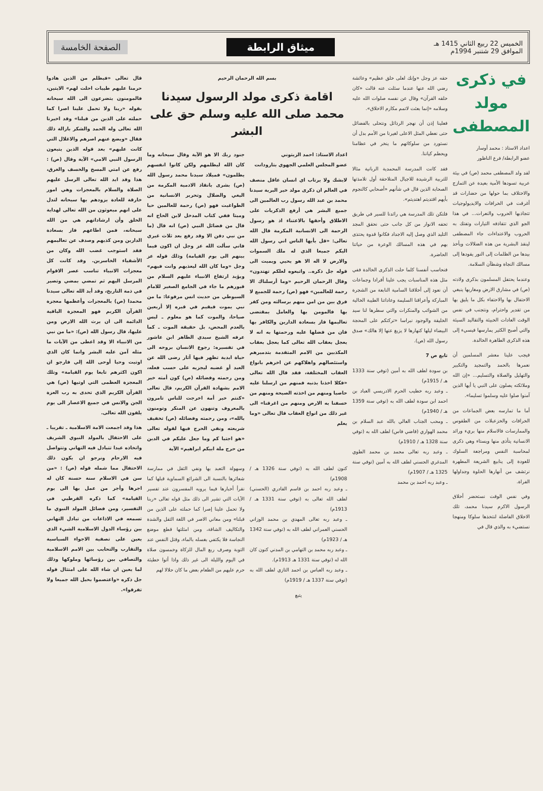الخميس 22 ربيع الثاني 1415 هـ
الموافق 29 شتنبر 1994م
ميثاق الرابطة
الصفحة الخامسة
في ذكرى
مولد
المصطفى
اعداد الاستاذ : محمد أوسار
عضو الرابطة/ فرع الناظور
لقد ولد المصطفى محمد (ص) في بيئة عربية تسودها الأمية بعيدة عن التمازج والاختلاف بما حولها من حضارات قد أغرقت في الخرافات والايديولوجيات تتجاذبها الحروب والنعرات... في هذا الجو الذي تتقاذفه التيارات وتفتك به الحروب والاعتداءات جاء المصطفى لينقذ البشرية من هذه الضلالات ويأخذ بيدها من الظلمات إلى النور يقودها إلى مسالك النجاة وشطآن السلامة.
وعندما يحتفل المسلمون بذكرى ولادته (ص) في مشارق الارض ومغاربها ينبغي الاحتفال بها والاحتفاء بكل ما يليق بها من تقدير واحترام، ونتجنب في نفس الوقت العادات الخبيثة والتقاليد السيئة والتي أصبح الكثير يمارسها فيسيء إلى هذه الذكرى الطاهرة الخالدة.
فيجب علينا معشر المسلمين أن نعمرها بالحمد والتمجيد والتكبير والتهليل والصلاة والتسليم... «إن الله وملائكته يصلون على النبي يا أيها الذين آمنوا صلوا عليه وسلموا تسليما».
أما ما تمارسه بعض الجماعات من الخرافات والخزعبلات من الطقوس والممارسات فالاسلام منها بريء ورائد الانسانية يتأذى منها ويستاء وهي ذكرى لمحاسبة النفس ومراجعة السلوك للعودة إلى ينابيع الشريعة المطهرة نرتشف من أنهارها الحلوة وجداولها الفراة.
وفي نفس الوقت نستحضر أخلاق الرسول الاكرم سيدنا محمد، تلك الاخلاق الفاضلة لنتخذها سلوكا ومنهجا نستضيء به والذي قال في
حقه عز وجل «وإنك لعلى خلق عظيم» وعائشة رضي الله عنها عندما سئلت عنه قالت «كان خلقه القرآن» وقال عن نفسه صلوات الله عليه وسلامه «إنما بعثت لاتمم مكارم الاخلاق».
فعلينا إذن أن نهجر الرذائل ونتحلى بالفضائل حتى نعطي المثل الاعلى لغيرنا من الأمم بدل أن نستورد من سلوكاتهم ما ينخر في عظامنا ويحطم كياننا.
فقد كانت المدرسة المحمدية الربانية مثالا للتربية الرشيدة للاجيال المتلاحقة أول تلامذتها الصحابة الذين قال في شأنهم «أصحابي كالنجوم بأيهم اقتديتم اهتديتم».
فلتكن تلك المدرسة هي رائدنا للسير في طريق تحفه الانوار من كل جانب حتى نحقق المجد التليد الذي وصل إليه الاجداد فكانوا قدوة يحتذى بهم في هذه المسالك الوعرة من حياتنا الحاضرة.
فنحاسب أنفسنا كلما حلت الذكرى الخالدة ففي مثل هذه المناسبات يجب علينا أفرادا وجماعات أن نعود إلى أخلاقنا السامية النابعة من الشجرة المباركة وأعراقنا السليمة وعاداتنا الطيبة الخالية من الشوائب والمنكرات والتي سطرها لنا سيد الخليقة والوجود نبراسا «تركتكم على المحجة البيضاء ليلها كنهارها لا يزيغ عنها إلا هالك» صدق رسول الله (ص).
تابع ص 7
بن سودة لطف الله به أمين (توفي سنة 1333 هـ / 1915م)
ـ وعبد ربه خطيب الحرم الادريسي العباد بن احمد ابن سودة لطف الله به (توفي سنة 1359 هـ / 1940م)
ـ ومحب الجناب العالي بالله عبد السلام بن محمد الهواري (قاضي فاس) لطف الله به (توفي سنة 1328 هـ / 1910م)
ـ وعبد ربه تعالى محمد بن محمد الطوي المدغري الحسني لطف الله به آمين (توفي سنة 1325 هـ / 1907م)
ـ وعبد ربه احمد بن محمد
بسم الله الرحمان الرحيم
اقامة ذكرى مولد الرسول سيدنا محمد صلى الله عليه وسلم حق على البشر
اعداد الاستاذ: احمد الزيتوني
عضو المجلس العلمي الجهوي بتارودانت
لايشك ولا يرتاب اي انسان عاقل منصف في العالم ان ذكرى مولد خير البرية سيدنا محمد بن عبد الله رسول رب العالمين الى جميع البشر هي أرفع الذكريات على الاطلاق وأحقها بالاعتناء اذ هو رسول الرحمة الى الانسانية المكرمة قال الله تعالى: «قل يأيها الناس اني رسول الله اليكم جميعا الذي له ملك السموات والارض لا اله الا هو يحيي ويميت الى قوله جل ذكره.. واتبعوه لعلكم تهتدون» وقال الرحمان الرحيم «وما أرسلناك الا رحمة للعالمين» فهو (ص) رحمة للجميع لا فرق بين من امن منهم برسالته ومن كفر بها فالمومن بها والعامل بمقتضى تعاليمها فاز بسعادة الدارين والكافر بها فان من فضلها عليه ورحمتها به انه لا يعجل بعقاب الله تعالى كما يعجل بعقاب المكذبين من الامم المتقدمة بتدميرهم واستئصالهم واهلاكهم عن اخرهم بانواع العقاب المختلفة، فقد قال الله تعالى «فكلا اخذنا بذنبه فمنهم من ارسلنا عليه حاصبا ومنهم من اخذته الصيحة ومنهم من خسفنا به الارض ومنهم من اغرقنا» الى غير ذلك من انواع العقاب قال تعالى «وما يعلم
جنود ربك الا هو الآية وقال سبحانه وما كان الله ليظلمهم ولكن كانوا انفسهم يظلمون» فميلاد سيدنا محمد رسول الله (ص) بشرى بانقاذ الادمية المكرمة من البغي والضلال وتحرير الانسانية من الطواغيت فهو (ص) رحمة للعالمين حيا وميتا ففي كتاب المدخل لابن الحاج انه قال من فضائل النبي (ص) انه قال (ما من نبي دفن الا وقد رفع بعد ثلاث غيري فاني سألت الله عز وجل ان اكون فيما بينهم الى يوم القيامة) وذلك قوله عز وجل «وما كان الله ليعذبهم وانت فيهم» ويؤيد ارتفاع الانبياء عليهم السلام من قبورهم ما جاء في الجامع الصغير للامام السيوطي من حديث انس مرفوعا: ما من نبي يموت فيقيم في قبره إلا أربعين صباحا، والموت كما هو معلوم ـ ليس بالعدم المحض، بل حقيقة الموت ـ كما عرفه الشيخ سيدي الطاهر ابن عاشور في تفسيره: رجوع الانسان بروحه الى حياة ابدية تظهر فيها آثار رضى الله عن العبد أو غضبه ليجزيه على حسب فعله، ومن رحمته وفضائله (ص) كون أمته خير الامم بشهادة القرآن الكريم، قال تعالى «كنتم خير أمة اخرجت للناس تامرون بالمعروف وتنهون عن المنكر وتومنون بالله»، ومن رحمته وفضائله (ص) تخفيف شريعته ونفي الحرج فيها لقوله تعالى «هو اجتبا كم وما جعل عليكم في الدين من حرج ملة ابيكم ابراهيم» الآية
كنون لطف الله به (توفي سنة 1326 هـ / 1908م)
ـ وعبد ربه احمد بن قاسم القادري (الحسني) لطف الله تعالى به (توفي سنة 1331 هـ / 1913م)
ـ وعبد ربه تعالى المهدي بن محمد الوزاني الحسني العمراني لطف الله به (توفي سنة 1342 هـ / 1923م)
ـ وعبد ربه محمد بن التهامي بن المدني كنون كان الله له (توفي سنة 1331 هـ 1913م).
ـ وعبد ربه العباس بن احمد التازي لطف الله به (توفي سنة 1337 هـ / 1919م)
يتبع
وسهولة التعبد بها ونفي الثقل في ممارسة شعائرها بالنسبة الى الشرائع السماوية قبلها كما نقرأ أخبارها فيما يرويه المفسرون عند تفسير الآيات التي تشير الى ذلك مثل قوله تعالى «ربنا ولا تحمل علينا إصرا كما حملته على الذين من قبلنا» ومن معاني الاصر في اللغة الثقل والشدة والتكاليف الشاقة، ومن امثلتها قطع موضع النجاسة فلا يكتفي بغسله بالماء، وقتل النفس عند التوبة وصرف ربع المال للزكاة وخمسون صلاة في اليوم والليلة الى غير ذلك واذا أتوا خطيئة حرم عليهم من الطعام بعض ما كان حلالا لهم
قال تعالى «فبظلم من الذين هادوا حرمنا عليهم طيبات احلت لهم» الايتين، فالمومنون يتضرعون الى الله سبحانه بقوله «ربنا ولا تحمل علينا اصرا كما حملته على الذين من قبلنا» وقد اخبرنا الله تعالى وله الحمد والشكر بازالة ذلك فقال «ويضع عنهم اصرهم والاغلال التي كانت عليهم» بعد قوله الذين يتبعون الرسول النبي الامي» الآية وقال (ص) : رفع عن امتي المسخ والخسف والغرق، هذا وقد ايد الله تعالى الرسل عليهم الصلاة والسلام بالمعجزات وهي امور خارقة للعادة يزودهم بها سبحانه لتدل على انهم مبعوثون من الله تعالى لهداية الخلق وأن ارشاداتهم هي من الله سبحانه، فمن اطاعهم فاز بسعادة الدارين ومن كذبهم وصدف عن تعاليمهم فقد استوجب غضب الله وكان من الأشقياء الخاسرين. وقد كانت كل معجزات الانبياء تناسب عصر الاقوام المرسل اليهم ثم تمضي بمضي وتصير في ذمة التاريخ، وقد أيد الله تعالى سيدنا محمدا (ص) بالمعجزات وأعظمها معجزة القرآن الكريم فهو المعجزة الباقية الدائمة الى ان يرث الله الارض ومن عليها، قال رسول الله (ص): «ما من نبي من الانبياء الا وقد اعطى من الآيات ما مثله آمن عليه البشر وانما كان الذي اوتيت وحيا أوحى الله إلي فارجو ان اكون اكثرهم تابعا يوم القيامة» وتلك المعجزة العظمى التي اوتيها (ص) هي القرآن الكريم الذي تحدى به رب العزة الجن والانس في جميع الاعصار الى يوم يلقون الله تعالى.
هذا وقد اجمعت الامة الاسلامية ـ تقريبا ـ على الاحتفال بالمولد النبوي الشريف واتخاذه عيدا تتبادل فيه التهاني وتتواصل فيه الارحام ونرجو ان يكون ذلك الاحتفال مما شمله قوله (ص) : «من سن في الاسلام سنة حسنة كان له اجرها وأجر من عمل بها الى يوم القيامة» كما ذكره القرطبي في التفسير، ومن فضائل المولد النبوي ما تسمعه في الاذاعات من تبادل التهاني بين رؤساء الدول الاسلامية الشيء الذي يعين على تصفية الاجواء السياسية والتقارب والتحابب بين الامم الاسلامية والتصافي بين رؤسائها وملوكها وذلك لما يعين ان شاء الله على امتثال قوله جل ذكره «واعتصموا بحبل الله جميعا ولا تفرقوا».